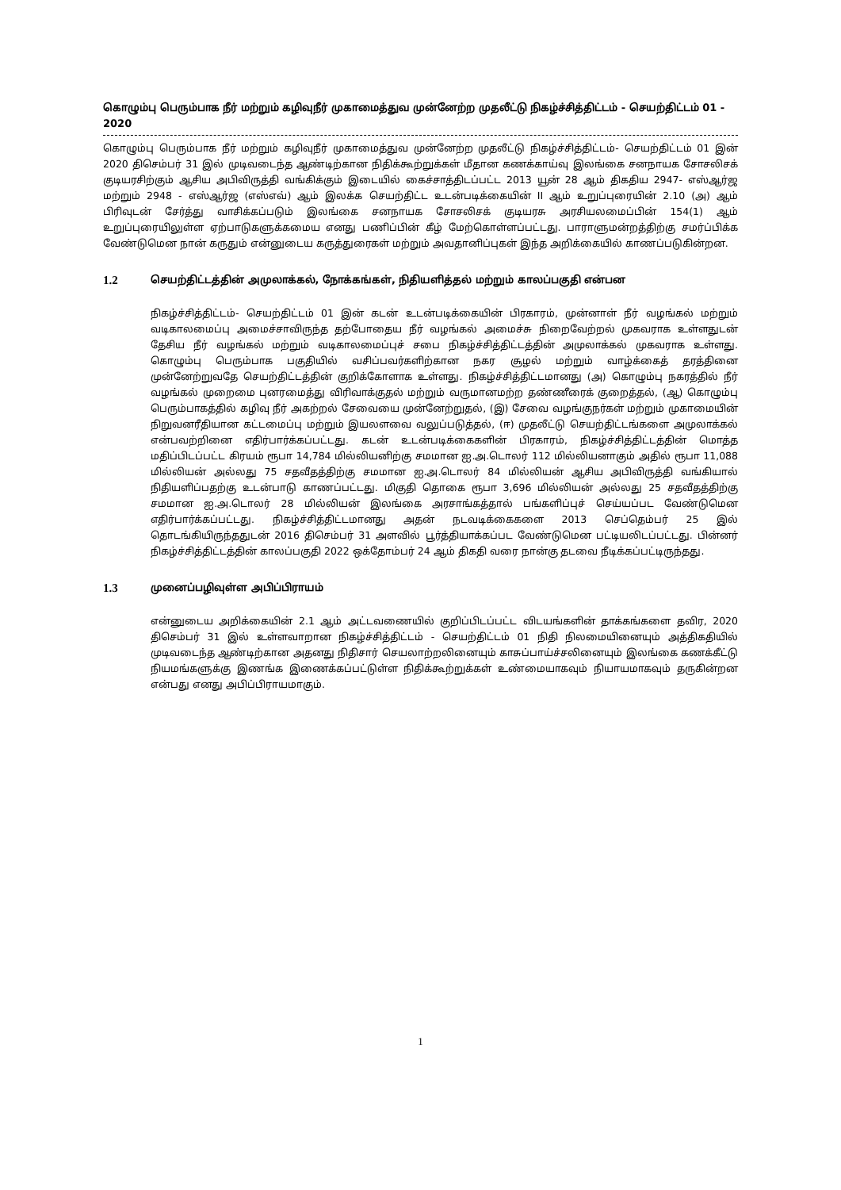கொழும்பு பெரும்பாக நீர் மற்றும் கழிவுநீர் முகாமைத்துவ முன்னேற்ற முதலீட்டு நிகழ்ச்சித்திட்டம் - செயற்திட்டம் 01 - 2020
கொழும்பு பெரும்பாக நீர் மற்றும் கழிவுநீர் முகாமைத்துவ முன்னேற்ற முதலீட்டு நிகழ்ச்சித்திட்டம்- செயற்திட்டம் 01 இன் 2020 திசெம்பர் 31 இல் முடிவடைந்த ஆண்டிற்கான நிதிக்கூற்றுக்கள் மீதான கணக்காய்வு இலங்கை சனநாயக சோசலிசக் குடியரசிற்கும் ஆசிய அபிவிருத்தி வங்கிக்கும் இடையில் கைச்சாத்திடப்பட்ட 2013 யூன் 28 ஆம் திகதிய 2947- எஸ்ஆர்ஜ மற்றும் 2948 - எஸ்ஆர்ஜ (எஸ்எவ்) ஆம் இலக்க செயற்திட்ட உடன்படிக்கையின் II ஆம் உறுப்புரையின் 2.10 (அ) ஆம் பிரிவுடன் சேர்த்து வாசிக்கப்படும் இலங்கை சனநாயக சோசலிசக் குடியரசு அரசியலமைப்பின் 154(1) ஆம் உறுப்புரையிலுள்ள ஏற்பாடுகளுக்கமைய எனது பணிப்பின் கீழ் மேற்கொள்ளப்பட்டது. பாராளுமன்றத்திற்கு சமர்ப்பிக்க வேண்டுமென நான் கருதும் என்னுடைய கருத்துரைகள் மற்றும் அவதானிப்புகள் இந்த அறிக்கையில் காணப்படுகின்றன.
1.2 செயற்திட்டத்தின் அமுலாக்கல், நோக்கங்கள், நிதியளித்தல் மற்றும் காலப்பகுதி என்பன
நிகழ்ச்சித்திட்டம்- செயற்திட்டம் 01 இன் கடன் உடன்படிக்கையின் பிரகாரம், முன்னாள் நீர் வழங்கல் மற்றும் வடிகாலமைப்பு அமைச்சாவிருந்த தற்போதைய நீர் வழங்கல் அமைச்சு நிறைவேற்றல் முகவராக உள்ளதுடன் தேசிய நீர் வழங்கல் மற்றும் வடிகாலமைப்புச் சபை நிகழ்ச்சித்திட்டத்தின் அமுலாக்கல் முகவராக உள்ளது. கொழும்பு பெரும்பாக பகுதியில் வசிப்பவர்களிற்கான நகர சூழல் மற்றும் வாழ்க்கைத் தரத்தினை முன்னேற்றுவதே செயற்திட்டத்தின் குறிக்கோளாக உள்ளது. நிகழ்ச்சித்திட்டமானது (அ) கொழும்பு நகரத்தில் நீர் வழங்கல் முறைமை புனரமைத்து விரிவாக்குதல் மற்றும் வருமானமற்ற தண்ணீரைக் குறைத்தல், (ஆ) கொழும்பு பெரும்பாகத்தில் கழிவு நீர் அகற்றல் சேவையை முன்னேற்றுதல், (இ) சேவை வழங்குநர்கள் மற்றும் முகாமையின் நிறுவனரீதியான கட்டமைப்பு மற்றும் இயலளவை வலுப்படுத்தல், (ஈ) முதலீட்டு செயற்திட்டங்களை அமுலாக்கல் என்பவற்றினை எதிர்பார்க்கப்பட்டது. கடன் உடன்படிக்கைகளின் பிரகாரம், நிகழ்ச்சித்திட்டத்தின் மொத்த மதிப்பிடப்பட்ட கிரயம் ரூபா 14,784 மில்லியனிற்கு சமமான ஐ.அ.டொலர் 112 மில்லியனாகும் அதில் ரூபா 11,088 மில்லியன் அல்லது 75 சதவீதத்திற்கு சமமான ஐ.அ.டொலர் 84 மில்லியன் ஆசிய அபிவிருத்தி வங்கியால் நிதியளிப்பதற்கு உடன்பாடு காணப்பட்டது. மிகுதி தொகை ரூபா 3,696 மில்லியன் அல்லது 25 சதவீதத்திற்கு சமமான ஐ.அ.டொலர் 28 மில்லியன் இலங்கை அரசாங்கத்தால் பங்களிப்புச் செய்யப்பட வேண்டுமென எதிர்பார்க்கப்பட்டது. நிகழ்ச்சித்திட்டமானது அதன் நடவடிக்கைகளை 2013 செப்தெம்பர் 25 இல் தொடங்கியிருந்ததுடன் 2016 திசெம்பர் 31 அளவில் பூர்த்தியாக்கப்பட வேண்டுமென பட்டியலிடப்பட்டது. பின்னர் நிகழ்ச்சித்திட்டத்தின் காலப்பகுதி 2022 ஒக்தோம்பர் 24 ஆம் திகதி வரை நான்கு தடவை நீடிக்கப்பட்டிருந்தது.
1.3 முனைப்பழிவுள்ள அபிப்பிராயம்
என்னுடைய அறிக்கையின் 2.1 ஆம் அட்டவணையில் குறிப்பிடப்பட்ட விடயங்களின் தாக்கங்களை தவிர, 2020 திசெம்பர் 31 இல் உள்ளவாறான நிகழ்ச்சித்திட்டம் - செயற்திட்டம் 01 நிதி நிலமையினையும் அத்திகதியில் முடிவடைந்த ஆண்டிற்கான அதனது நிதிசார் செயலாற்றலினையும் காசுப்பாய்ச்சலினையும் இலங்கை கணக்கீட்டு நியமங்களுக்கு இணங்க இணைக்கப்பட்டுள்ள நிதிக்கூற்றுக்கள் உண்மையாகவும் நியாயமாகவும் தருகின்றன என்பது எனது அபிப்பிராயமாகும்.
1